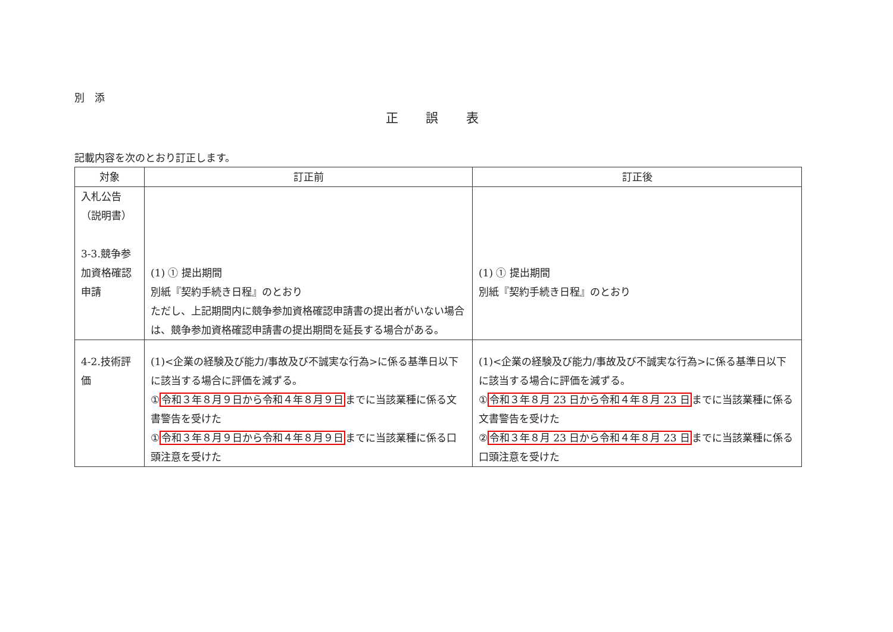別　添
正 誤 表
記載内容を次のとおり訂正します。
| 対象 | 訂正前 | 訂正後 |
| --- | --- | --- |
| 入札公告 （説明書） 3-3.競争参加資格確認申請 | (1) ① 提出期間 別紙『契約手続き日程』のとおり ただし、上記期間内に競争参加資格確認申請書の提出者がいない場合は、競争参加資格確認申請書の提出期間を延長する場合がある。 | (1) ① 提出期間 別紙『契約手続き日程』のとおり |
| 4-2.技術評価 | (1)<企業の経験及び能力/事故及び不誠実な行為>に係る基準日以下に該当する場合に評価を減ずる。 ① 令和３年８月９日から令和４年８月９日 までに当該業種に係る文書警告を受けた ① 令和３年８月９日から令和４年８月９日 までに当該業種に係る口頭注意を受けた | (1)<企業の経験及び能力/事故及び不誠実な行為>に係る基準日以下に該当する場合に評価を減ずる。 ① 令和３年８月 23 日から令和４年８月 23 日 までに当該業種に係る文書警告を受けた ② 令和３年８月 23 日から令和４年８月 23 日 までに当該業種に係る口頭注意を受けた |